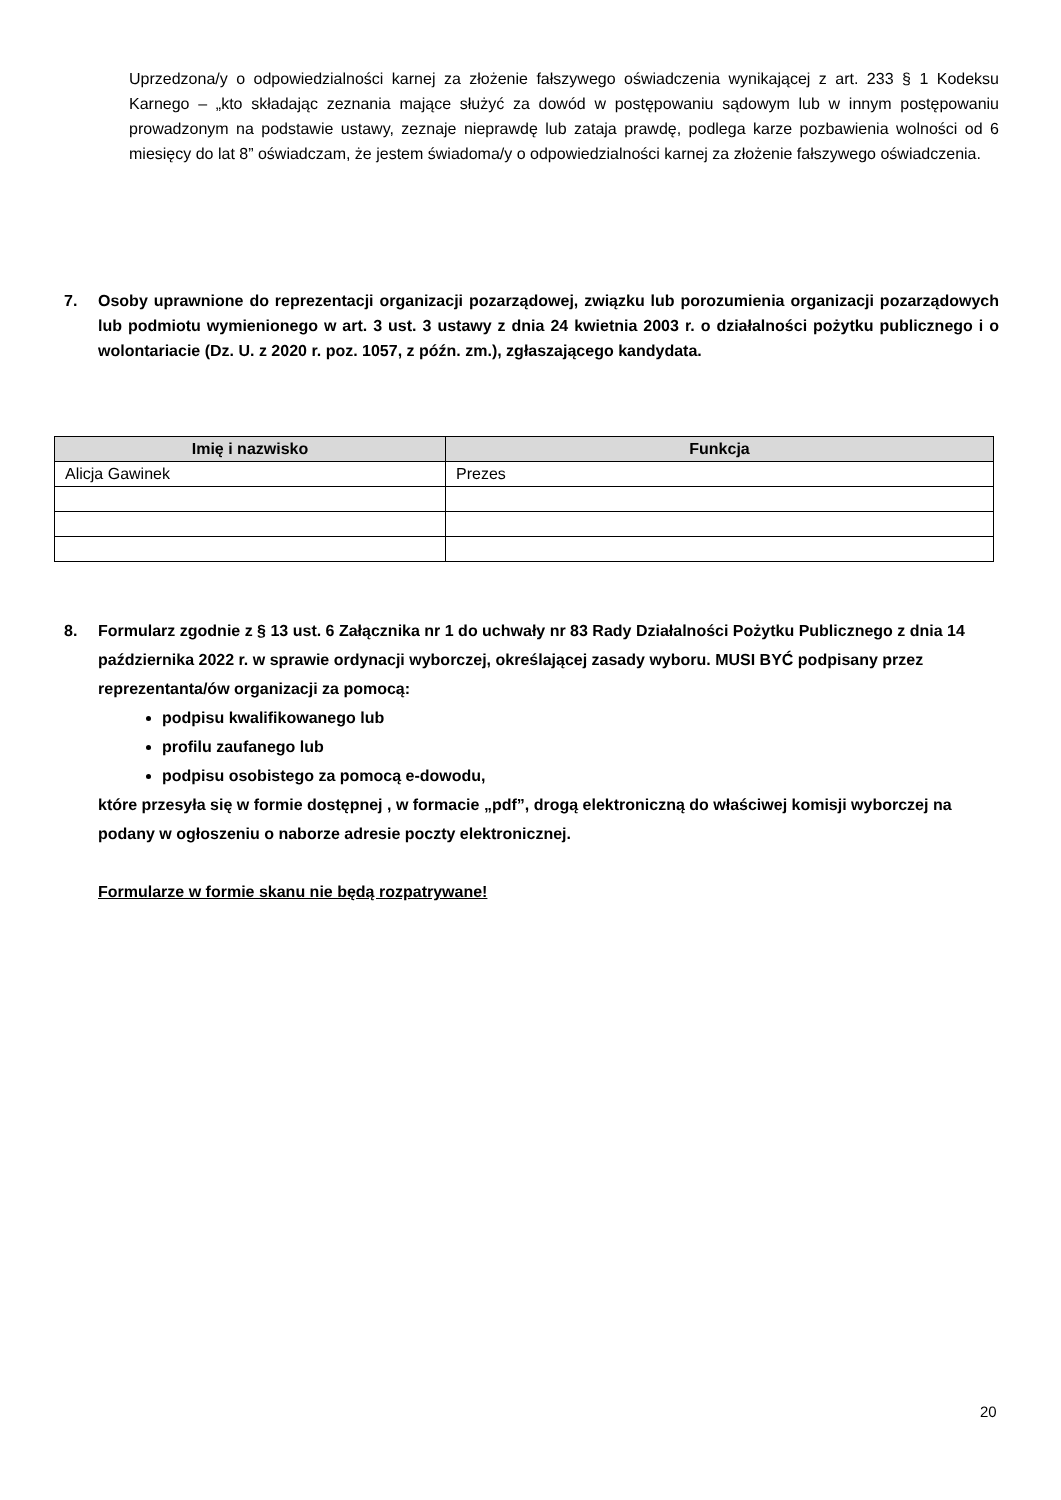Uprzedzona/y o odpowiedzialności karnej za złożenie fałszywego oświadczenia wynikającej z art. 233 § 1 Kodeksu Karnego – „kto składając zeznania mające służyć za dowód w postępowaniu sądowym lub w innym postępowaniu prowadzonym na podstawie ustawy, zeznaje nieprawdę lub zataja prawdę, podlega karze pozbawienia wolności od 6 miesięcy do lat 8” oświadczam, że jestem świadoma/y o odpowiedzialności karnej za złożenie fałszywego oświadczenia.
7. Osoby uprawnione do reprezentacji organizacji pozarządowej, związku lub porozumienia organizacji pozarządowych lub podmiotu wymienionego w art. 3 ust. 3 ustawy z dnia 24 kwietnia 2003 r. o działalności pożytku publicznego i o wolontariacie (Dz. U. z 2020 r. poz. 1057, z późn. zm.), zgłaszającego kandydata.
| Imię i nazwisko | Funkcja |
| --- | --- |
| Alicja Gawinek | Prezes |
8. Formularz zgodnie z § 13 ust. 6 Załącznika nr 1 do uchwały nr 83 Rady Działalności Pożytku Publicznego z dnia 14 października 2022 r. w sprawie ordynacji wyborczej, określającej zasady wyboru. MUSI BYĆ podpisany przez reprezentanta/ów organizacji za pomocą:
podpisu kwalifikowanego lub
profilu zaufanego lub
podpisu osobistego za pomocą e-dowodu,
które przesyła się w formie dostępnej , w formacie „pdf”, drogą elektroniczną do właściwej komisji wyborczej na podany w ogłoszeniu o naborze adresie poczty elektronicznej.
Formularze w formie skanu nie będą rozpatrywane!
20